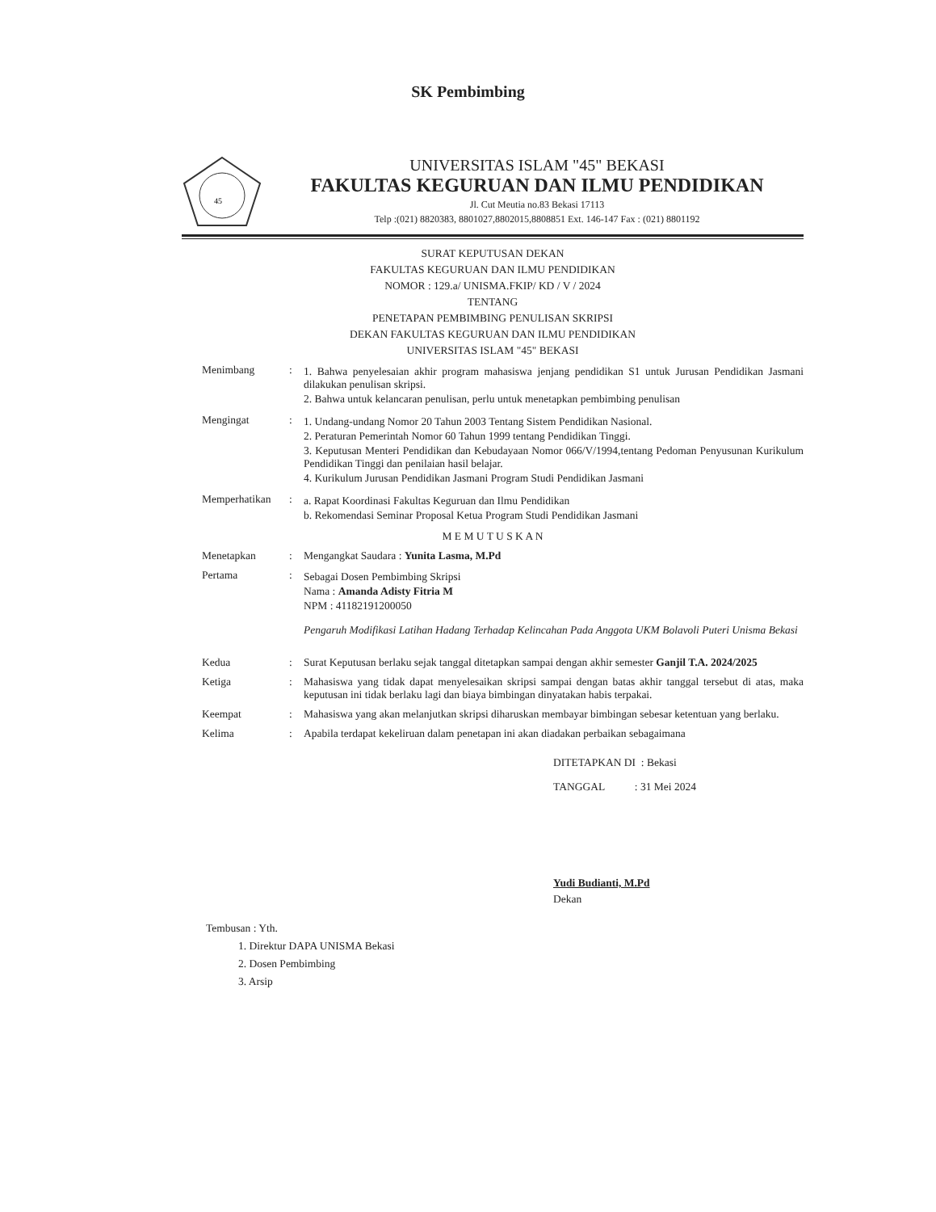SK Pembimbing
45
UNIVERSITAS ISLAM "45" BEKASI
FAKULTAS KEGURUAN DAN ILMU PENDIDIKAN
Jl. Cut Meutia no.83 Bekasi 17113
Telp :(021) 8820383, 8801027,8802015,8808851 Ext. 146-147 Fax : (021) 8801192
SURAT KEPUTUSAN DEKAN
FAKULTAS KEGURUAN DAN ILMU PENDIDIKAN
NOMOR : 129.a/ UNISMA.FKIP/ KD / V / 2024
TENTANG
PENETAPAN PEMBIMBING PENULISAN SKRIPSI
DEKAN FAKULTAS KEGURUAN DAN ILMU PENDIDIKAN
UNIVERSITAS ISLAM "45" BEKASI
Menimbang : 1. Bahwa penyelesaian akhir program mahasiswa jenjang pendidikan S1 untuk Jurusan Pendidikan Jasmani dilakukan penulisan skripsi.
2. Bahwa untuk kelancaran penulisan, perlu untuk menetapkan pembimbing penulisan
Mengingat : 1. Undang-undang Nomor 20 Tahun 2003 Tentang Sistem Pendidikan Nasional.
2. Peraturan Pemerintah Nomor 60 Tahun 1999 tentang Pendidikan Tinggi.
3. Keputusan Menteri Pendidikan dan Kebudayaan Nomor 066/V/1994,tentang Pedoman Penyusunan Kurikulum Pendidikan Tinggi dan penilaian hasil belajar.
4. Kurikulum Jurusan Pendidikan Jasmani Program Studi Pendidikan Jasmani
Memperhatikan : a. Rapat Koordinasi Fakultas Keguruan dan Ilmu Pendidikan
b. Rekomendasi Seminar Proposal Ketua Program Studi Pendidikan Jasmani
M E M U T U S K A N
Menetapkan : Mengangkat Saudara : Yunita Lasma, M.Pd
Pertama : Sebagai Dosen Pembimbing Skripsi
Nama : Amanda Adisty Fitria M
NPM : 41182191200050
Pengaruh Modifikasi Latihan Hadang Terhadap Kelincahan Pada Anggota UKM Bolavoli Puteri Unisma Bekasi
Kedua : Surat Keputusan berlaku sejak tanggal ditetapkan sampai dengan akhir semester Ganjil T.A. 2024/2025
Ketiga : Mahasiswa yang tidak dapat menyelesaikan skripsi sampai dengan batas akhir tanggal tersebut di atas, maka keputusan ini tidak berlaku lagi dan biaya bimbingan dinyatakan habis terpakai.
Keempat : Mahasiswa yang akan melanjutkan skripsi diharuskan membayar bimbingan sebesar ketentuan yang berlaku.
Kelima : Apabila terdapat kekeliruan dalam penetapan ini akan diadakan perbaikan sebagaimana
DITETAPKAN DI : Bekasi
TANGGAL : 31 Mei 2024
Yudi Budianti, M.Pd
Dekan
Tembusan : Yth.
1. Direktur DAPA UNISMA Bekasi
2. Dosen Pembimbing
3. Arsip